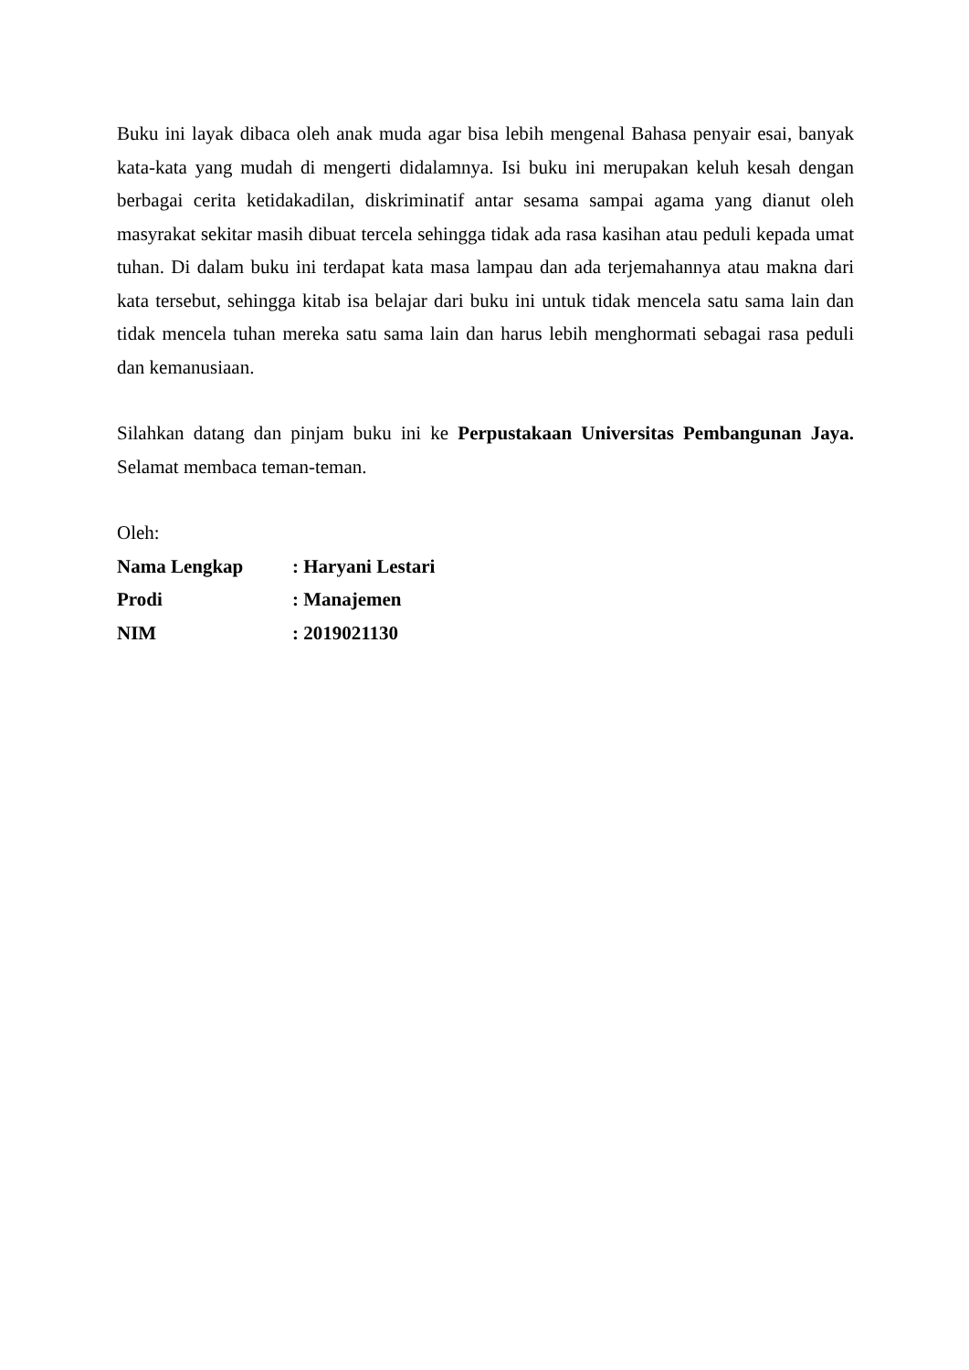Buku ini layak dibaca oleh anak muda agar bisa lebih mengenal Bahasa penyair esai, banyak kata-kata yang mudah di mengerti didalamnya. Isi buku ini merupakan keluh kesah dengan berbagai cerita ketidakadilan, diskriminatif antar sesama sampai agama yang dianut oleh masyrakat sekitar masih dibuat tercela sehingga tidak ada rasa kasihan atau peduli kepada umat tuhan. Di dalam buku ini terdapat kata masa lampau dan ada terjemahannya atau makna dari kata tersebut, sehingga kitab isa belajar dari buku ini untuk tidak mencela satu sama lain dan tidak mencela tuhan mereka satu sama lain dan harus lebih menghormati sebagai rasa peduli dan kemanusiaan.
Silahkan datang dan pinjam buku ini ke Perpustakaan Universitas Pembangunan Jaya. Selamat membaca teman-teman.
Oleh:
Nama Lengkap : Haryani Lestari
Prodi : Manajemen
NIM : 2019021130